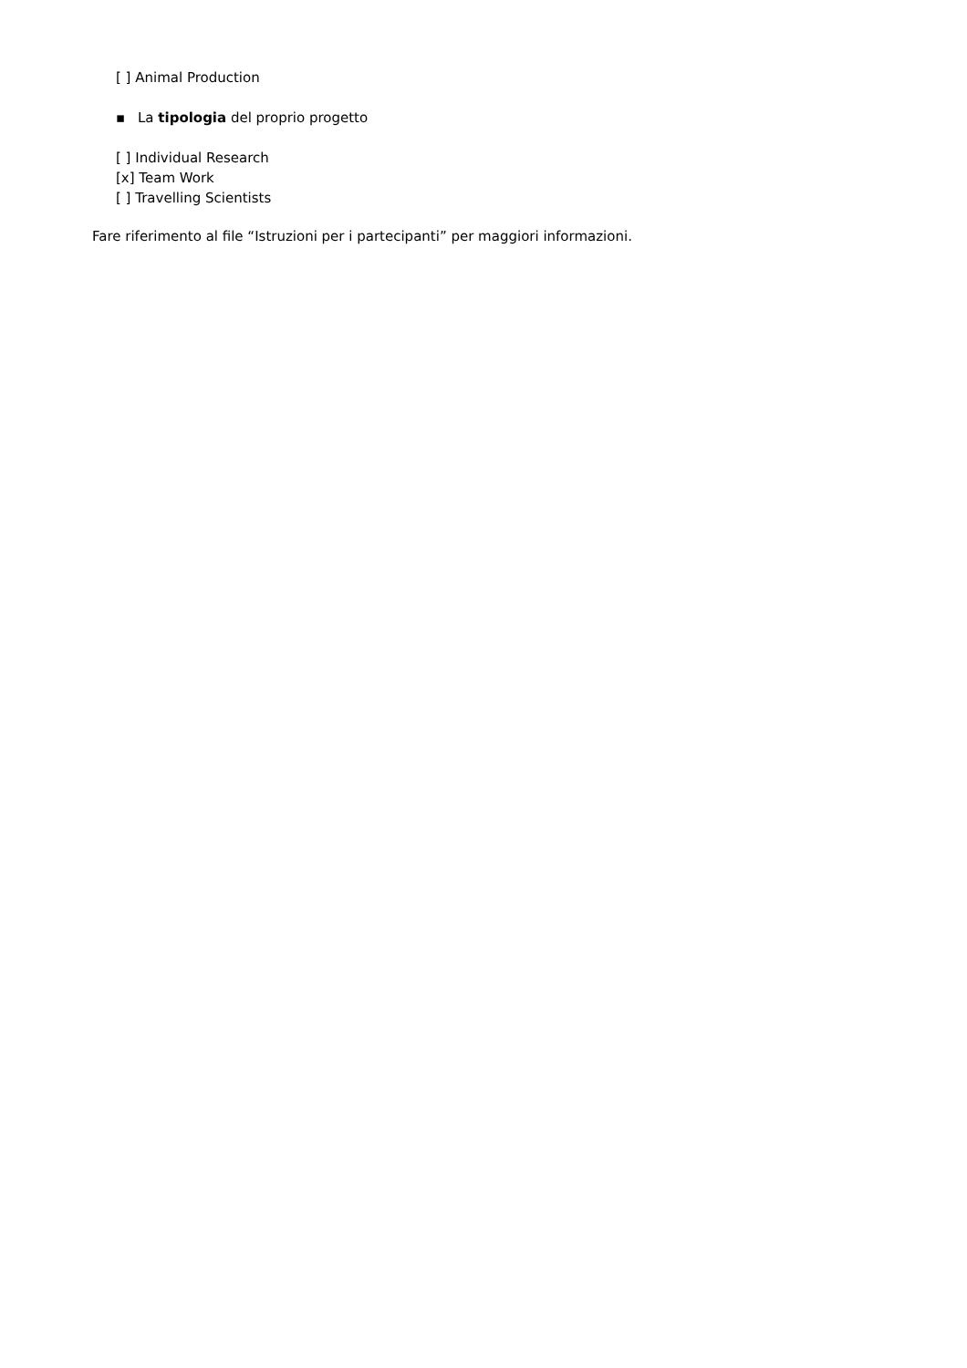[ ] Animal Production
▪ La tipologia del proprio progetto
[ ] Individual Research
[x] Team Work
[ ] Travelling Scientists
Fare riferimento al file “Istruzioni per i partecipanti” per maggiori informazioni.